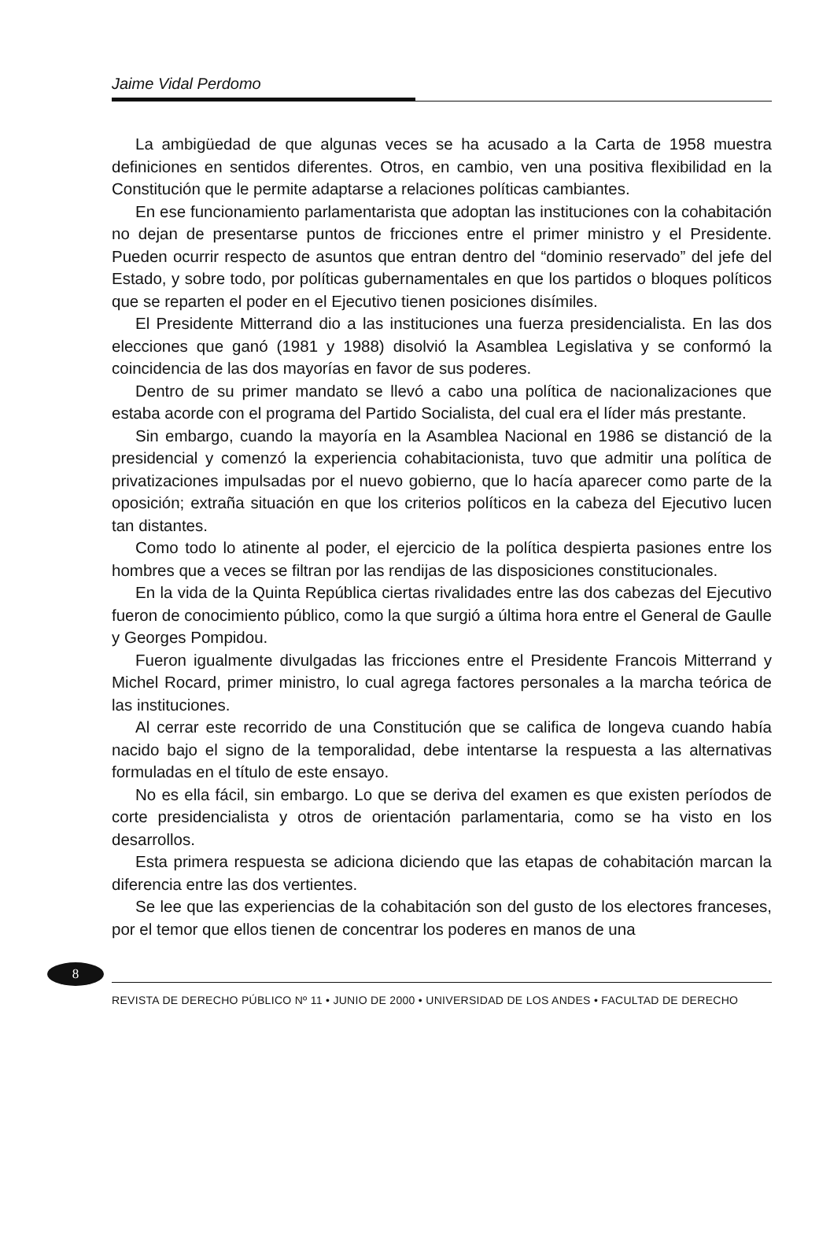Jaime Vidal Perdomo
La ambigüedad de que algunas veces se ha acusado a la Carta de 1958 muestra definiciones en sentidos diferentes. Otros, en cambio, ven una positiva flexibilidad en la Constitución que le permite adaptarse a relaciones políticas cambiantes.
En ese funcionamiento parlamentarista que adoptan las instituciones con la cohabitación no dejan de presentarse puntos de fricciones entre el primer ministro y el Presidente. Pueden ocurrir respecto de asuntos que entran dentro del “dominio reservado” del jefe del Estado, y sobre todo, por políticas gubernamentales en que los partidos o bloques políticos que se reparten el poder en el Ejecutivo tienen posiciones disímiles.
El Presidente Mitterrand dio a las instituciones una fuerza presidencialista. En las dos elecciones que ganó (1981 y 1988) disolvió la Asamblea Legislativa y se conformó la coincidencia de las dos mayorías en favor de sus poderes.
Dentro de su primer mandato se llevó a cabo una política de nacionalizaciones que estaba acorde con el programa del Partido Socialista, del cual era el líder más prestante.
Sin embargo, cuando la mayoría en la Asamblea Nacional en 1986 se distanció de la presidencial y comenzó la experiencia cohabitacionista, tuvo que admitir una política de privatizaciones impulsadas por el nuevo gobierno, que lo hacía aparecer como parte de la oposición; extraña situación en que los criterios políticos en la cabeza del Ejecutivo lucen tan distantes.
Como todo lo atinente al poder, el ejercicio de la política despierta pasiones entre los hombres que a veces se filtran por las rendijas de las disposiciones constitucionales.
En la vida de la Quinta República ciertas rivalidades entre las dos cabezas del Ejecutivo fueron de conocimiento público, como la que surgió a última hora entre el General de Gaulle y Georges Pompidou.
Fueron igualmente divulgadas las fricciones entre el Presidente Francois Mitterrand y Michel Rocard, primer ministro, lo cual agrega factores personales a la marcha teórica de las instituciones.
Al cerrar este recorrido de una Constitución que se califica de longeva cuando había nacido bajo el signo de la temporalidad, debe intentarse la respuesta a las alternativas formuladas en el título de este ensayo.
No es ella fácil, sin embargo. Lo que se deriva del examen es que existen períodos de corte presidencialista y otros de orientación parlamentaria, como se ha visto en los desarrollos.
Esta primera respuesta se adiciona diciendo que las etapas de cohabitación marcan la diferencia entre las dos vertientes.
Se lee que las experiencias de la cohabitación son del gusto de los electores franceses, por el temor que ellos tienen de concentrar los poderes en manos de una
8
REVISTA DE DERECHO PÚBLICO Nº 11 • JUNIO DE 2000 • UNIVERSIDAD DE LOS ANDES • FACULTAD DE DERECHO